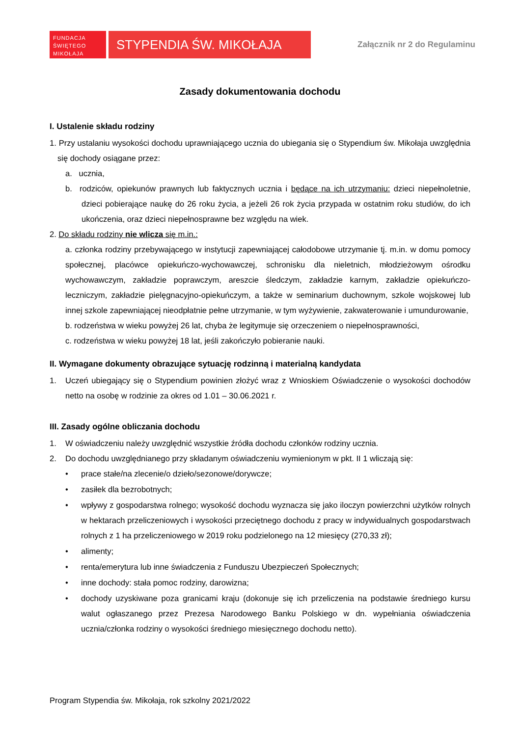FUNDACJA
ŚWIĘTEGO
MIKOŁAJA
STYPENDIA ŚW. MIKOŁAJA
Załącznik nr 2 do Regulaminu
Zasady dokumentowania dochodu
I. Ustalenie składu rodziny
1. Przy ustalaniu wysokości dochodu uprawniającego ucznia do ubiegania się o Stypendium św. Mikołaja uwzględnia się dochody osiągane przez:
a. ucznia,
b. rodziców, opiekunów prawnych lub faktycznych ucznia i będące na ich utrzymaniu: dzieci niepełnoletnie, dzieci pobierające naukę do 26 roku życia, a jeżeli 26 rok życia przypada w ostatnim roku studiów, do ich ukończenia, oraz dzieci niepełnosprawne bez względu na wiek.
2. Do składu rodziny nie wlicza się m.in.:
a. członka rodziny przebywającego w instytucji zapewniającej całodobowe utrzymanie tj. m.in. w domu pomocy społecznej, placówce opiekuńczo-wychowawczej, schronisku dla nieletnich, młodzieżowym ośrodku wychowawczym, zakładzie poprawczym, areszcie śledczym, zakładzie karnym, zakładzie opiekuńczo-leczniczym, zakładzie pielęgnacyjno-opiekuńczym, a także w seminarium duchownym, szkole wojskowej lub innej szkole zapewniającej nieodpłatnie pełne utrzymanie, w tym wyżywienie, zakwaterowanie i umundurowanie,
b. rodzeństwa w wieku powyżej 26 lat, chyba że legitymuje się orzeczeniem o niepełnosprawności,
c. rodzeństwa w wieku powyżej 18 lat, jeśli zakończyło pobieranie nauki.
II. Wymagane dokumenty obrazujące sytuację rodzinną i materialną kandydata
1. Uczeń ubiegający się o Stypendium powinien złożyć wraz z Wnioskiem Oświadczenie o wysokości dochodów netto na osobę w rodzinie za okres od 1.01 – 30.06.2021 r.
III. Zasady ogólne obliczania dochodu
1. W oświadczeniu należy uwzględnić wszystkie źródła dochodu członków rodziny ucznia.
2. Do dochodu uwzględnianego przy składanym oświadczeniu wymienionym w pkt. II 1 wliczają się:
• prace stałe/na zlecenie/o dzieło/sezonowe/dorywcze;
• zasiłek dla bezrobotnych;
• wpływy z gospodarstwa rolnego; wysokość dochodu wyznacza się jako iloczyn powierzchni użytków rolnych w hektarach przeliczeniowych i wysokości przeciętnego dochodu z pracy w indywidualnych gospodarstwach rolnych z 1 ha przeliczeniowego w 2019 roku podzielonego na 12 miesięcy (270,33 zł);
• alimenty;
• renta/emerytura lub inne świadczenia z Funduszu Ubezpieczeń Społecznych;
• inne dochody: stała pomoc rodziny, darowizna;
• dochody uzyskiwane poza granicami kraju (dokonuje się ich przeliczenia na podstawie średniego kursu walut ogłaszanego przez Prezesa Narodowego Banku Polskiego w dn. wypełniania oświadczenia ucznia/członka rodziny o wysokości średniego miesięcznego dochodu netto).
Program Stypendia św. Mikołaja, rok szkolny 2021/2022